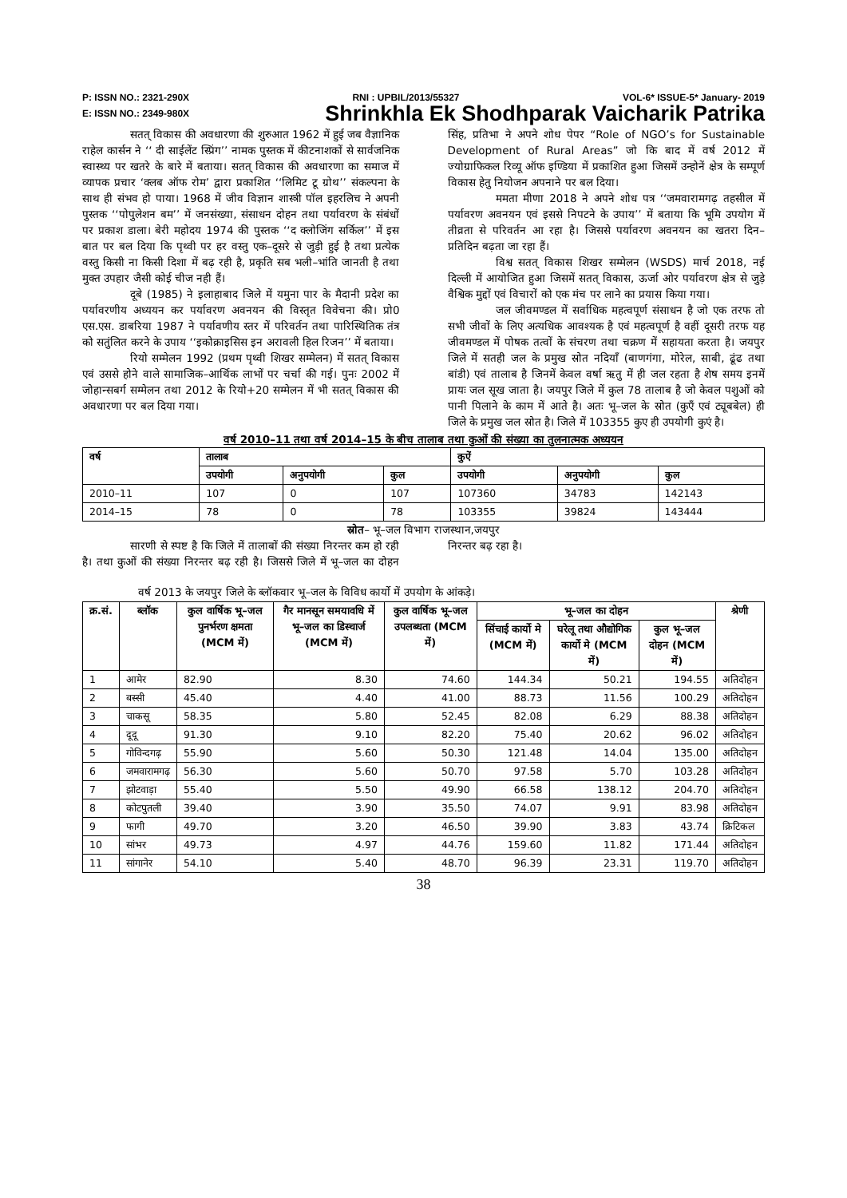P: ISSN NO.: 2321-290X RNI : UPBIL/2013/55327 VOL-6* ISSUE-5* January- 2019
E: ISSN NO.: 2349-980X Shrinkhla Ek Shodhparak Vaicharik Patrika
सतत् विकास की अवधारणा की शुरुआत 1962 में हुई जब वैज्ञानिक राहेल कार्सन ने ‘‘ दी साईलेंट स्प्रिंग’’ नामक पुस्तक में कीटनाशकों से सार्वजनिक स्वास्थ्य पर खतरे के बारे में बताया। सतत् विकास की अवधारणा का समाज में व्यापक प्रचार ‘क्लब ऑफ रोम’ द्वारा प्रकाशित ‘‘लिमिट टू ग्रोथ’’ संकल्पना के साथ ही संभव हो पाया। 1968 में जीव विज्ञान शास्त्री पॉल इहरलिच ने अपनी पुस्तक ‘‘पोपुलेशन बम’’ में जनसंख्या, संसाधन दोहन तथा पर्यावरण के संबंधों पर प्रकाश डाला। बेरी महोदय 1974 की पुस्तक ‘‘द क्लोजिंग सर्किल’’ में इस बात पर बल दिया कि पृथ्वी पर हर वस्तु एक–दूसरे से जुड़ी हुई है तथा प्रत्येक वस्तु किसी ना किसी दिशा में बढ़ रही है, प्रकृति सब भली–भांति जानती है तथा मुक्त उपहार जैसी कोई चीज नही हैं।
दूबे (1985) ने इलाहाबाद जिले में यमुना पार के मैदानी प्रदेश का पर्यावरणीय अध्ययन कर पर्यावरण अवनयन की विस्तृत विवेचना की। प्रो0 एस.एस. डाबरिया 1987 ने पर्यावणीय स्तर में परिवर्तन तथा पारिस्थितिक तंत्र को सतुंलित करने के उपाय ‘‘इकोक्राइसिस इन अरावली हिल रिजन’’ में बताया।
रियो सम्मेलन 1992 (प्रथम पृथ्वी शिखर सम्मेलन) में सतत् विकास एवं उससे होने वाले सामाजिक–आर्थिक लाभों पर चर्चा की गई। पुनः 2002 में जोहान्सबर्ग सम्मेलन तथा 2012 के रियो+20 सम्मेलन में भी सतत् विकास की अवधारणा पर बल दिया गया।
सिंह, प्रतिभा ने अपने शोध पेपर “Role of NGO’s for Sustainable Development of Rural Areas” जो कि बाद में वर्ष 2012 में ज्योग्राफिकल रिव्यू ऑफ इण्डिया में प्रकाशित हुआ जिसमें उन्होनें क्षेत्र के सम्पूर्ण विकास हेतु नियोजन अपनाने पर बल दिया।
ममता मीणा 2018 ने अपने शोध पत्र ‘‘जमवारामगढ़ तहसील में पर्यावरण अवनयन एवं इससे निपटने के उपाय’’ में बताया कि भूमि उपयोग में तीव्रता से परिवर्तन आ रहा है। जिससे पर्यावरण अवनयन का खतरा दिन–प्रतिदिन बढ़ता जा रहा हैं।
विश्व सतत् विकास शिखर सम्मेलन (WSDS) मार्च 2018, नई दिल्ली में आयोजित हुआ जिसमें सतत् विकास, ऊर्जा ओर पर्यावरण क्षेत्र से जुड़े वैश्विक मुद्दों एवं विचारों को एक मंच पर लाने का प्रयास किया गया।
जल जीवमण्डल में सर्वाधिक महत्वपूर्ण संसाधन है जो एक तरफ तो सभी जीवों के लिए अत्यधिक आवश्यक है एवं महत्वपूर्ण है वहीं दूसरी तरफ यह जीवमण्डल में पोषक तत्वों के संचरण तथा चक्रण में सहायता करता है। जयपुर जिले में सतही जल के प्रमुख स्रोत नदियाँ (बाणगंगा, मोरेल, साबी, ढूंढ तथा बांडी) एवं तालाब है जिनमें केवल वर्षा ऋतु में ही जल रहता है शेष समय इनमें प्रायः जल सूख जाता है। जयपुर जिले में कुल 78 तालाब है जो केवल पशुओं को पानी पिलाने के काम में आते है। अतः भू–जल के स्रोत (कुएँ एवं ट्यूबबेल) ही जिले के प्रमुख जल स्रोत है। जिले में 103355 कुए ही उपयोगी कुएं है।
वर्ष 2010–11 तथा वर्ष 2014–15 के बीच तालाब तथा कुओं की संख्या का तुलनात्मक अध्ययन
| वर्ष | तालाब | | | कुऐं | | |
| --- | --- | --- | --- | --- | --- | --- |
| | उपयोगी | अनुपयोगी | कुल | उपयोगी | अनुपयोगी | कुल |
| 2010–11 | 107 | 0 | 107 | 107360 | 34783 | 142143 |
| 2014–15 | 78 | 0 | 78 | 103355 | 39824 | 143444 |
स्रोत– भू–जल विभाग राजस्थान,जयपुर
सारणी से स्पष्ट है कि जिले में तालाबों की संख्या निरन्तर कम हो रही है। तथा कुओं की संख्या निरन्तर बढ़ रही है। जिससे जिले में भू–जल का दोहन निरन्तर बढ़ रहा है।
वर्ष 2013 के जयपुर जिले के ब्लॉकवार भू–जल के विविध कार्यो में उपयोग के आंकड़े।
| क्र.सं. | ब्लॉक | कुल वार्षिक भू–जल पुनर्भरण क्षमता (MCM में) | गैर मानसून समयावधि में भू–जल का डिस्चार्ज (MCM में) | कुल वार्षिक भू–जल उपलब्धता (MCM में) | भू–जल का दोहन | | | श्रेणी |
| --- | --- | --- | --- | --- | --- | --- | --- | --- |
| | | | | | सिंचाई कार्यो मे (MCM में) | घरेलू तथा औद्योगिक कार्यो मे (MCM में) | कुल भू–जल दोहन (MCM में) | |
| 1 | आमेर | 82.90 | 8.30 | 74.60 | 144.34 | 50.21 | 194.55 | अतिदोहन |
| 2 | बस्सी | 45.40 | 4.40 | 41.00 | 88.73 | 11.56 | 100.29 | अतिदोहन |
| 3 | चाकसू | 58.35 | 5.80 | 52.45 | 82.08 | 6.29 | 88.38 | अतिदोहन |
| 4 | दूदू | 91.30 | 9.10 | 82.20 | 75.40 | 20.62 | 96.02 | अतिदोहन |
| 5 | गोविन्दगढ़ | 55.90 | 5.60 | 50.30 | 121.48 | 14.04 | 135.00 | अतिदोहन |
| 6 | जमवारामगढ़ | 56.30 | 5.60 | 50.70 | 97.58 | 5.70 | 103.28 | अतिदोहन |
| 7 | झोटवाड़ा | 55.40 | 5.50 | 49.90 | 66.58 | 138.12 | 204.70 | अतिदोहन |
| 8 | कोटपुतली | 39.40 | 3.90 | 35.50 | 74.07 | 9.91 | 83.98 | अतिदोहन |
| 9 | फागी | 49.70 | 3.20 | 46.50 | 39.90 | 3.83 | 43.74 | क्रिटिकल |
| 10 | सांभर | 49.73 | 4.97 | 44.76 | 159.60 | 11.82 | 171.44 | अतिदोहन |
| 11 | सांगानेर | 54.10 | 5.40 | 48.70 | 96.39 | 23.31 | 119.70 | अतिदोहन |
38